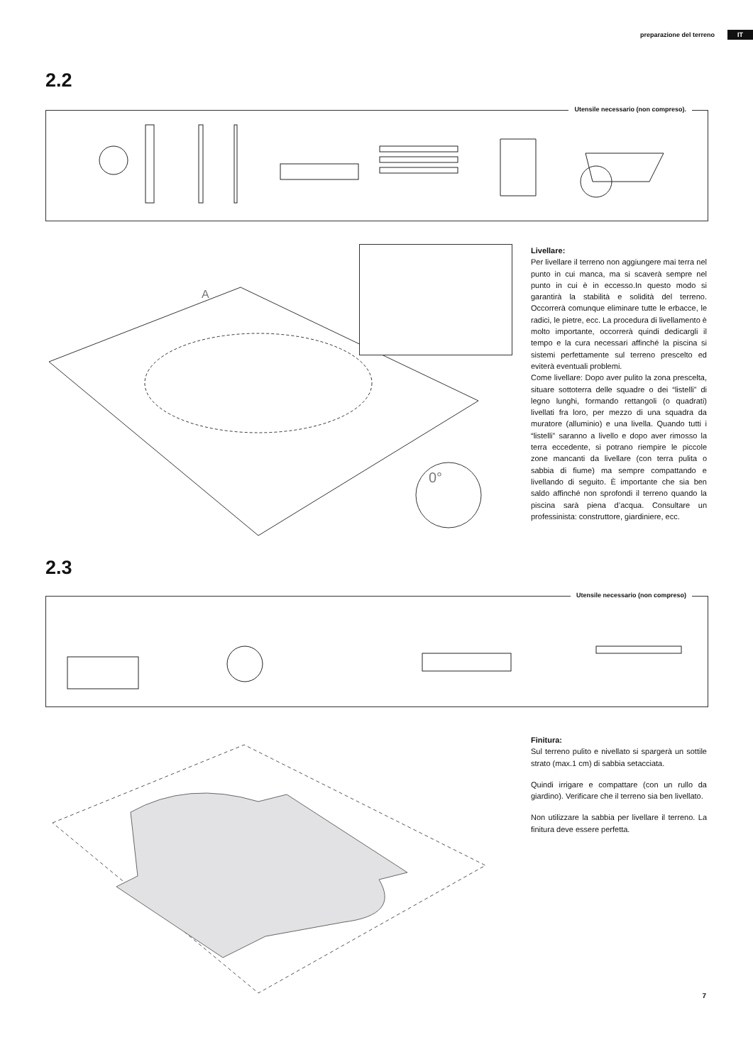preparazione del terreno IT
2.2
Utensile necessario (non compreso).
A
0°
Livellare:
Per livellare il terreno non aggiungere mai terra nel punto in cui manca, ma si scaverà sempre nel punto in cui è in eccesso.In questo modo si garantirà la stabilità e solidità del terreno. Occorrerà comunque eliminare tutte le erbacce, le radici, le pietre, ecc. La procedura di livellamento è molto importante, occorrerà quindi dedicargli il tempo e la cura necessari affinché la piscina si sistemi perfettamente sul terreno prescelto ed eviterà eventuali problemi.
Come livellare: Dopo aver pulito la zona prescelta, situare sottoterra delle squadre o dei “listelli” di legno lunghi, formando rettangoli (o quadrati) livellati fra loro, per mezzo di una squadra da muratore (alluminio) e una livella. Quando tutti i “listelli” saranno a livello e dopo aver rimosso la terra eccedente, si potrano riempire le piccole zone mancanti da livellare (con terra pulita o sabbia di fiume) ma sempre compattando e livellando di seguito. È importante che sia ben saldo affinché non sprofondi il terreno quando la piscina sarà piena d’acqua. Consultare un professinista: construttore, giardiniere, ecc.
2.3
Utensile necessario (non compreso)
Finitura:
Sul terreno pulito e nivellato si spargerà un sottile strato (max.1 cm) di sabbia setacciata.
Quindi irrigare e compattare (con un rullo da giardino). Verificare che il terreno sia ben livellato.
Non utilizzare la sabbia per livellare il terreno. La finitura deve essere perfetta.
7